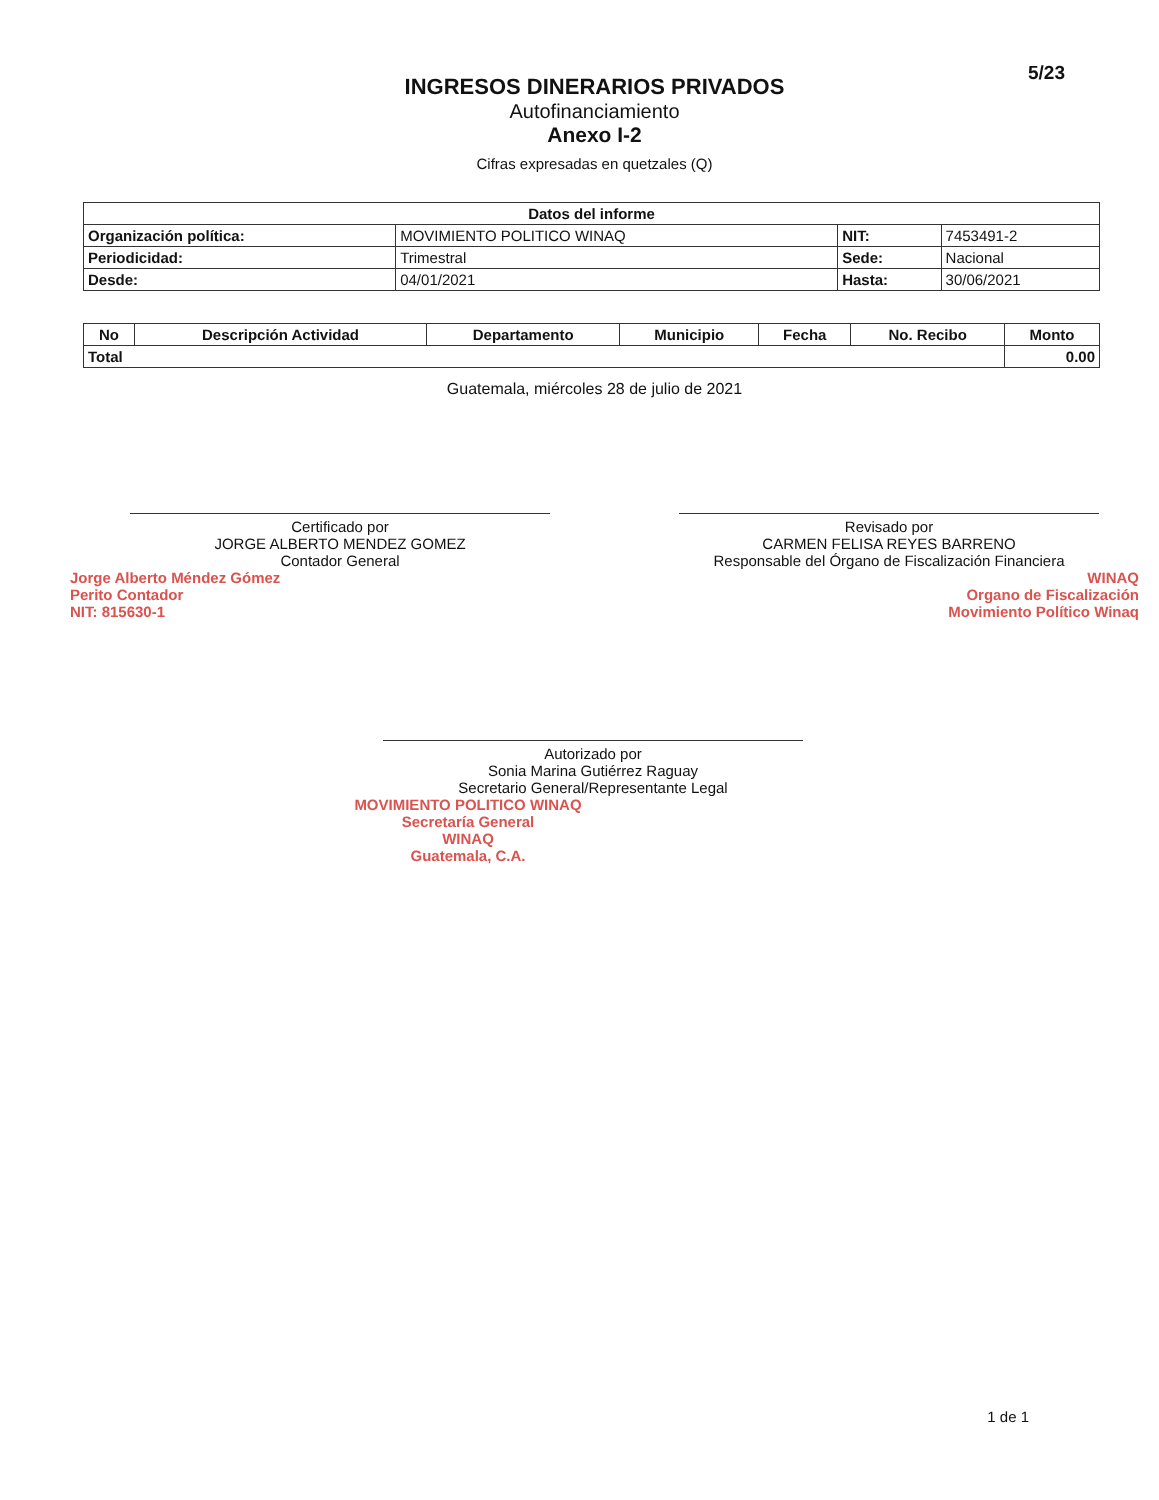5/23
INGRESOS DINERARIOS PRIVADOS
Autofinanciamiento
Anexo I-2
Cifras expresadas en quetzales (Q)
| Datos del informe | | | |
| --- | --- | --- | --- |
| Organización política: | MOVIMIENTO POLITICO WINAQ | NIT: | 7453491-2 |
| Periodicidad: | Trimestral | Sede: | Nacional |
| Desde: | 04/01/2021 | Hasta: | 30/06/2021 |
| No | Descripción Actividad | Departamento | Municipio | Fecha | No. Recibo | Monto |
| --- | --- | --- | --- | --- | --- | --- |
| Total | | | | | | 0.00 |
Guatemala, miércoles 28 de julio de 2021
Certificado por
JORGE ALBERTO MENDEZ GOMEZ
Contador General
Jorge Alberto Méndez Gómez
Perito Contador
NIT: 815630-1
Revisado por
CARMEN FELISA REYES BARRENO
Responsable del Órgano de Fiscalización Financiera
WINAQ
Organo de Fiscalización
Movimiento Político Winaq
Autorizado por
Sonia Marina Gutiérrez Raguay
Secretario General/Representante Legal
MOVIMIENTO POLITICO WINAQ
Secretaría General
WINAQ
Guatemala, C.A.
1 de 1